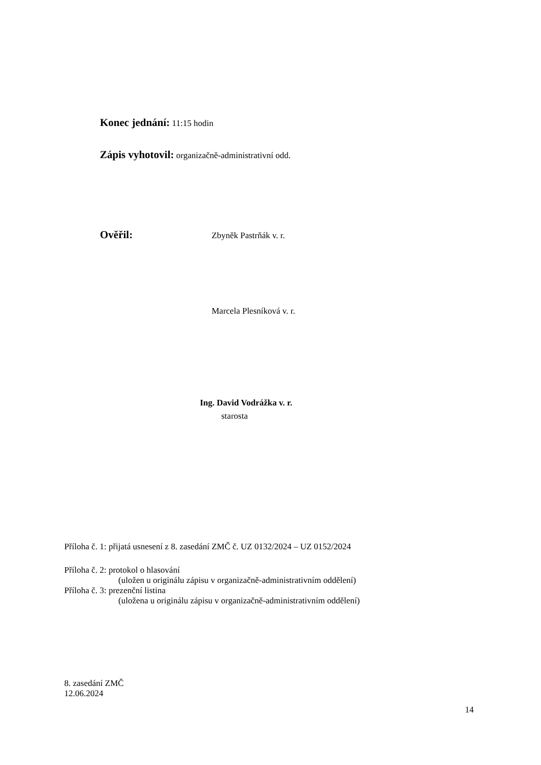Konec jednání: 11:15 hodin
Zápis vyhotovil: organizačně-administrativní odd.
Ověřil: Zbyněk Pastrňák v. r.
Marcela Plesníková v. r.
Ing. David Vodrážka v. r.
starosta
Příloha č. 1: přijatá usnesení z 8. zasedání ZMČ č. UZ 0132/2024 – UZ 0152/2024
Příloha č. 2: protokol o hlasování
(uložen u originálu zápisu v organizačně-administrativním oddělení)
Příloha č. 3: prezenční listina
(uložena u originálu zápisu v organizačně-administrativním oddělení)
8. zasedání ZMČ
12.06.2024
14